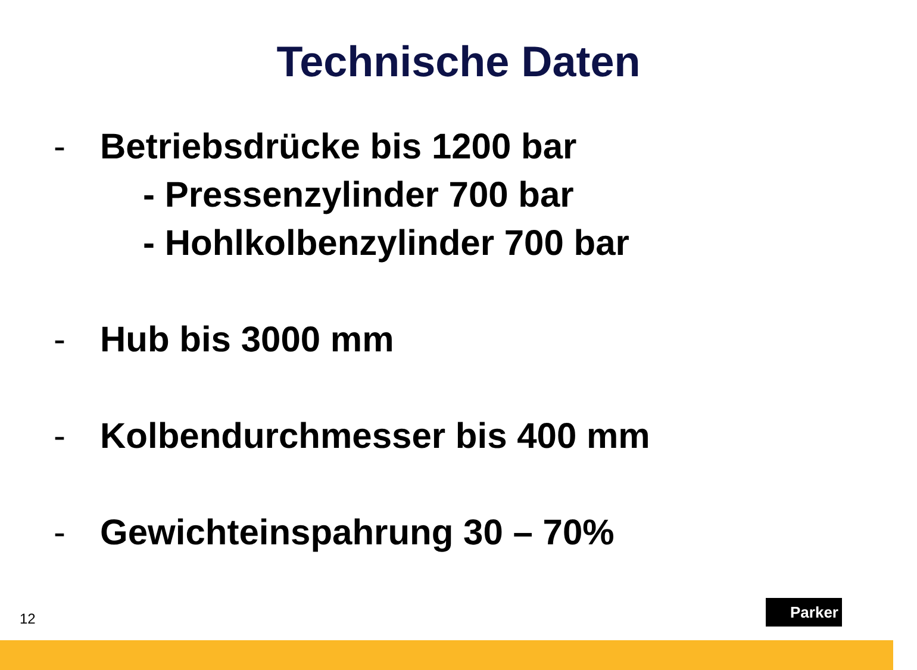Technische Daten
- Betriebsdrücke bis 1200 bar
- Pressenzylinder 700 bar
- Hohlkolbenzylinder 700 bar
- Hub bis 3000 mm
- Kolbendurchmesser bis 400 mm
- Gewichteinspahrung 30 – 70%
12
Parker